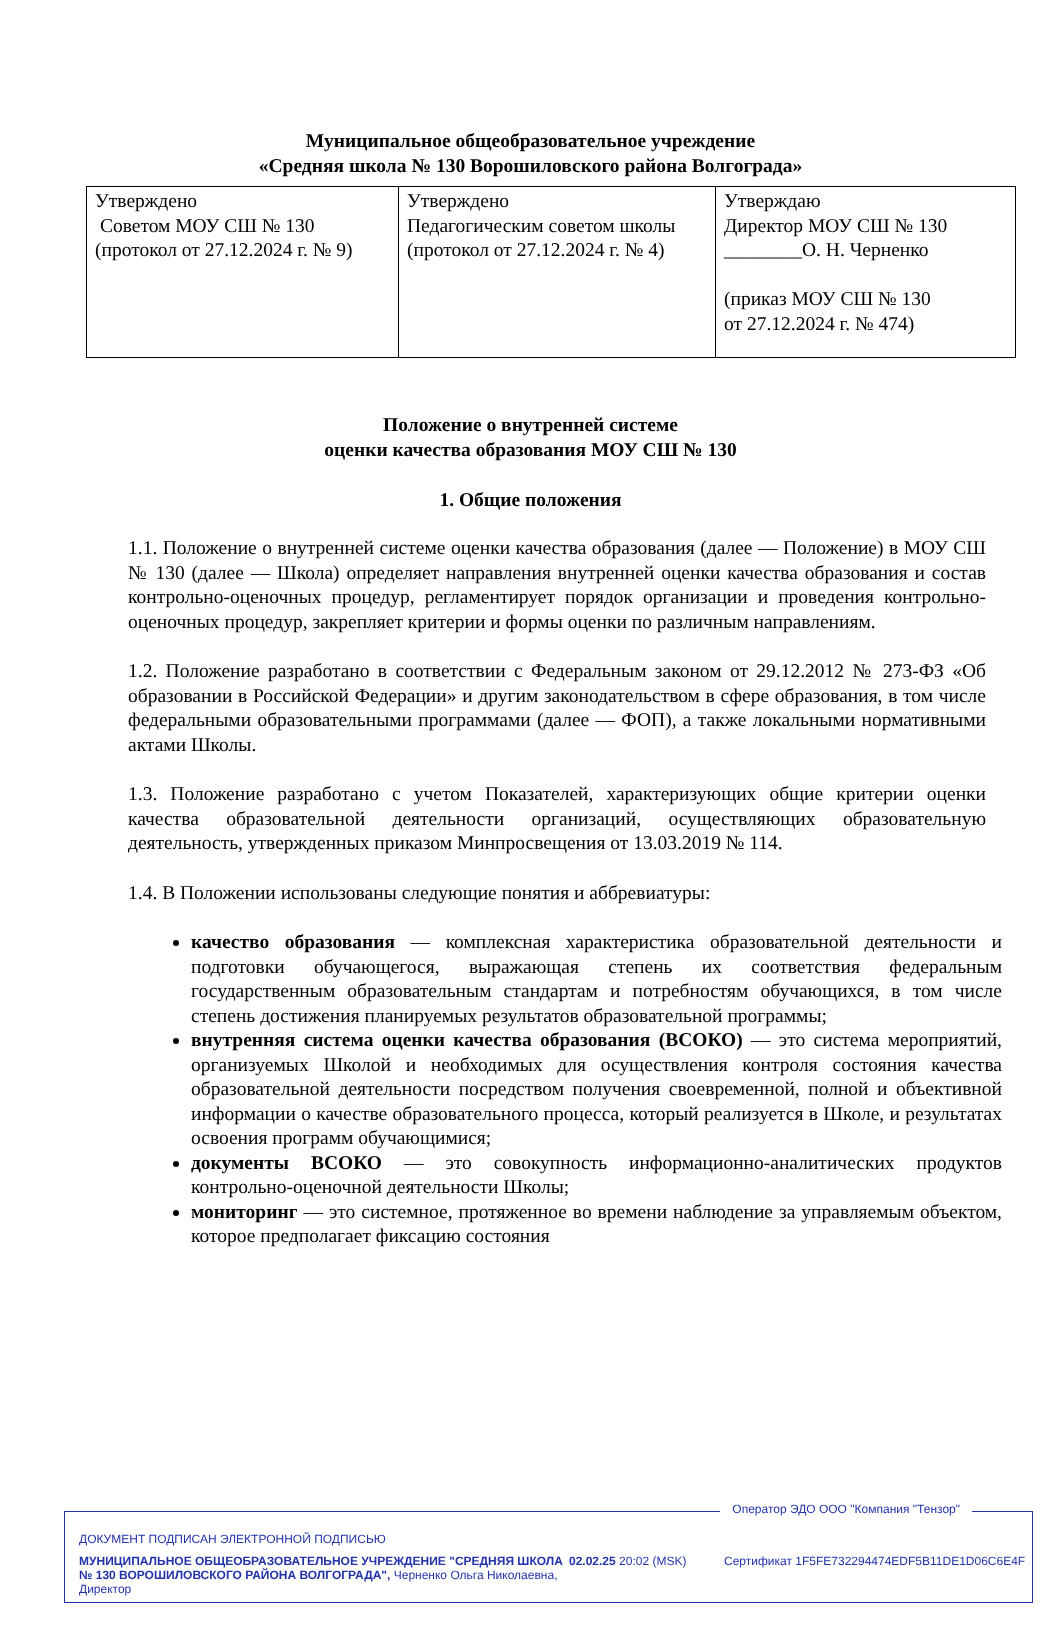Муниципальное общеобразовательное учреждение
«Средняя школа № 130 Ворошиловского района Волгограда»
| Утверждено Советом МОУ СШ № 130 (протокол от 27.12.2024 г. № 9) | Утверждено Педагогическим советом школы (протокол от 27.12.2024 г. № 4) | Утверждаю Директор МОУ СШ № 130 ________О. Н. Черненко (приказ МОУ СШ № 130 от 27.12.2024 г. № 474) |
Положение о внутренней системе
оценки качества образования МОУ СШ № 130
1. Общие положения
1.1. Положение о внутренней системе оценки качества образования (далее — Положение) в МОУ СШ № 130 (далее — Школа) определяет направления внутренней оценки качества образования и состав контрольно-оценочных процедур, регламентирует порядок организации и проведения контрольно-оценочных процедур, закрепляет критерии и формы оценки по различным направлениям.
1.2. Положение разработано в соответствии с Федеральным законом от 29.12.2012 № 273-ФЗ «Об образовании в Российской Федерации» и другим законодательством в сфере образования, в том числе федеральными образовательными программами (далее — ФОП), а также локальными нормативными актами Школы.
1.3. Положение разработано с учетом Показателей, характеризующих общие критерии оценки качества образовательной деятельности организаций, осуществляющих образовательную деятельность, утвержденных приказом Минпросвещения от 13.03.2019 № 114.
1.4. В Положении использованы следующие понятия и аббревиатуры:
качество образования — комплексная характеристика образовательной деятельности и подготовки обучающегося, выражающая степень их соответствия федеральным государственным образовательным стандартам и потребностям обучающихся, в том числе степень достижения планируемых результатов образовательной программы;
внутренняя система оценки качества образования (ВСОКО) — это система мероприятий, организуемых Школой и необходимых для осуществления контроля состояния качества образовательной деятельности посредством получения своевременной, полной и объективной информации о качестве образовательного процесса, который реализуется в Школе, и результатах освоения программ обучающимися;
документы ВСОКО — это совокупность информационно-аналитических продуктов контрольно-оценочной деятельности Школы;
мониторинг — это системное, протяженное во времени наблюдение за управляемым объектом, которое предполагает фиксацию состояния
Оператор ЭДО ООО "Компания "Тензор"
ДОКУМЕНТ ПОДПИСАН ЭЛЕКТРОННОЙ ПОДПИСЬЮ
МУНИЦИПАЛЬНОЕ ОБЩЕОБРАЗОВАТЕЛЬНОЕ УЧРЕЖДЕНИЕ "СРЕДНЯЯ ШКОЛА № 130 ВОРОШИЛОВСКОГО РАЙОНА ВОЛГОГРАДА", Черненко Ольга Николаевна, Директор
02.02.25 20:02 (MSK) Сертификат 1F5FE732294474EDF5B11DE1D06C6E4F